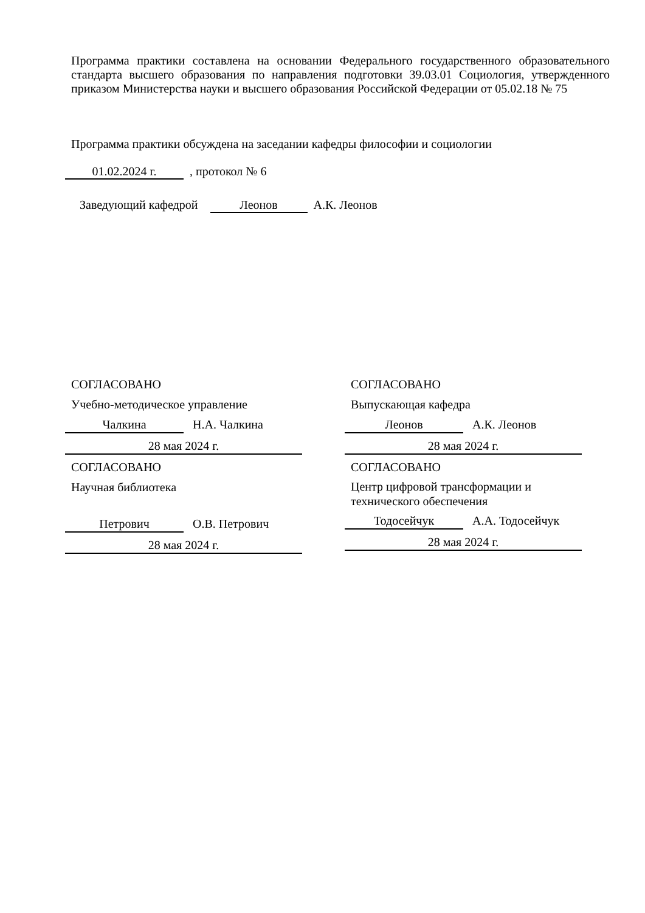Программа практики составлена на основании Федерального государственного образовательного стандарта высшего образования по направления подготовки 39.03.01 Социология, утвержденного приказом Министерства науки и высшего образования Российской Федерации от 05.02.18 № 75
Программа практики обсуждена на заседании кафедры философии и социологии
01.02.2024 г. , протокол № 6
Заведующий кафедрой Леонов А.К. Леонов
СОГЛАСОВАНО
Учебно-методическое управление
Чалкина Н.А. Чалкина
28 мая 2024 г.
СОГЛАСОВАНО
Научная библиотека
Петрович О.В. Петрович
28 мая 2024 г.
СОГЛАСОВАНО
Выпускающая кафедра
Леонов А.К. Леонов
28 мая 2024 г.
СОГЛАСОВАНО
Центр цифровой трансформации и технического обеспечения
Тодосейчук А.А. Тодосейчук
28 мая 2024 г.